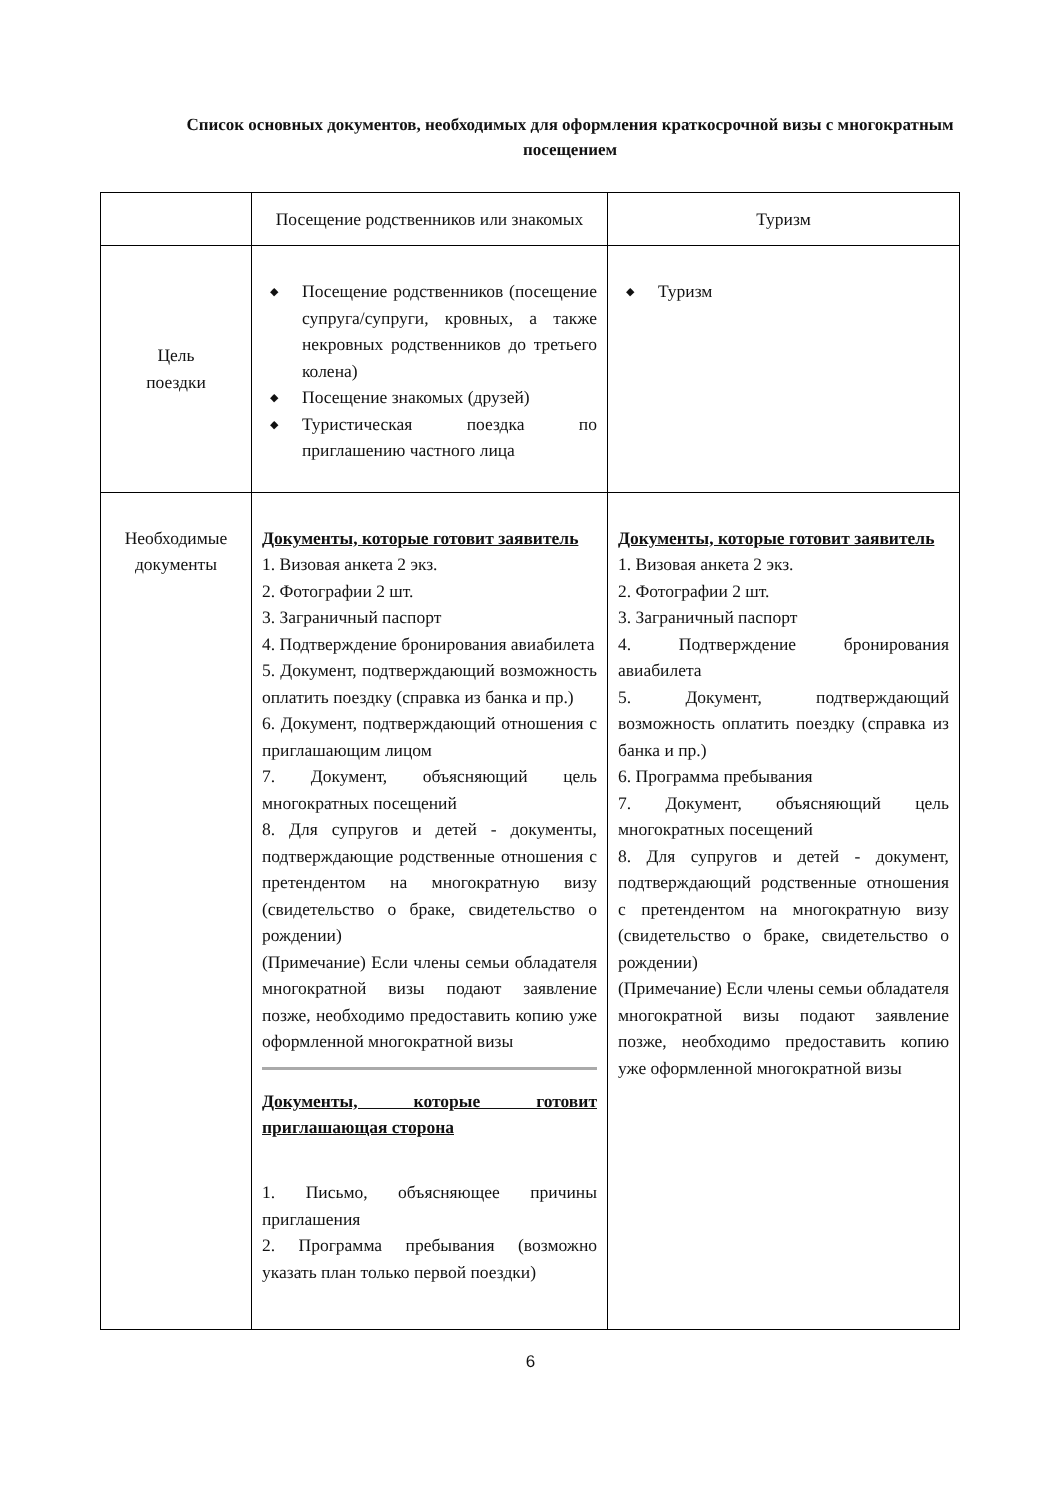Список основных документов, необходимых для оформления краткосрочной визы с многократным посещением
| | Посещение родственников или знакомых | Туризм |
| --- | --- | --- |
| Цель поездки | ◆ Посещение родственников (посещение супруга/супруги, кровных, а также некровных родственников до третьего колена) ◆ Посещение знакомых (друзей) ◆ Туристическая поездка по приглашению частного лица | ◆ Туризм |
| Необходимые документы | Документы, которые готовит заявитель 1. Визовая анкета 2 экз. 2. Фотографии 2 шт. 3. Заграничный паспорт 4. Подтверждение бронирования авиабилета 5. Документ, подтверждающий возможность оплатить поездку (справка из банка и пр.) 6. Документ, подтверждающий отношения с приглашающим лицом 7. Документ, объясняющий цель многократных посещений 8. Для супругов и детей - документы, подтверждающие родственные отношения с претендентом на многократную визу (свидетельство о браке, свидетельство о рождении) (Примечание) Если члены семьи обладателя многократной визы подают заявление позже, необходимо предоставить копию уже оформленной многократной визы Документы, которые готовит приглашающая сторона 1. Письмо, объясняющее причины приглашения 2. Программа пребывания (возможно указать план только первой поездки) | Документы, которые готовит заявитель 1. Визовая анкета 2 экз. 2. Фотографии 2 шт. 3. Заграничный паспорт 4. Подтверждение бронирования авиабилета 5. Документ, подтверждающий возможность оплатить поездку (справка из банка и пр.) 6. Программа пребывания 7. Документ, объясняющий цель многократных посещений 8. Для супругов и детей - документ, подтверждающий родственные отношения с претендентом на многократную визу (свидетельство о браке, свидетельство о рождении) (Примечание) Если члены семьи обладателя многократной визы подают заявление позже, необходимо предоставить копию уже оформленной многократной визы |
6